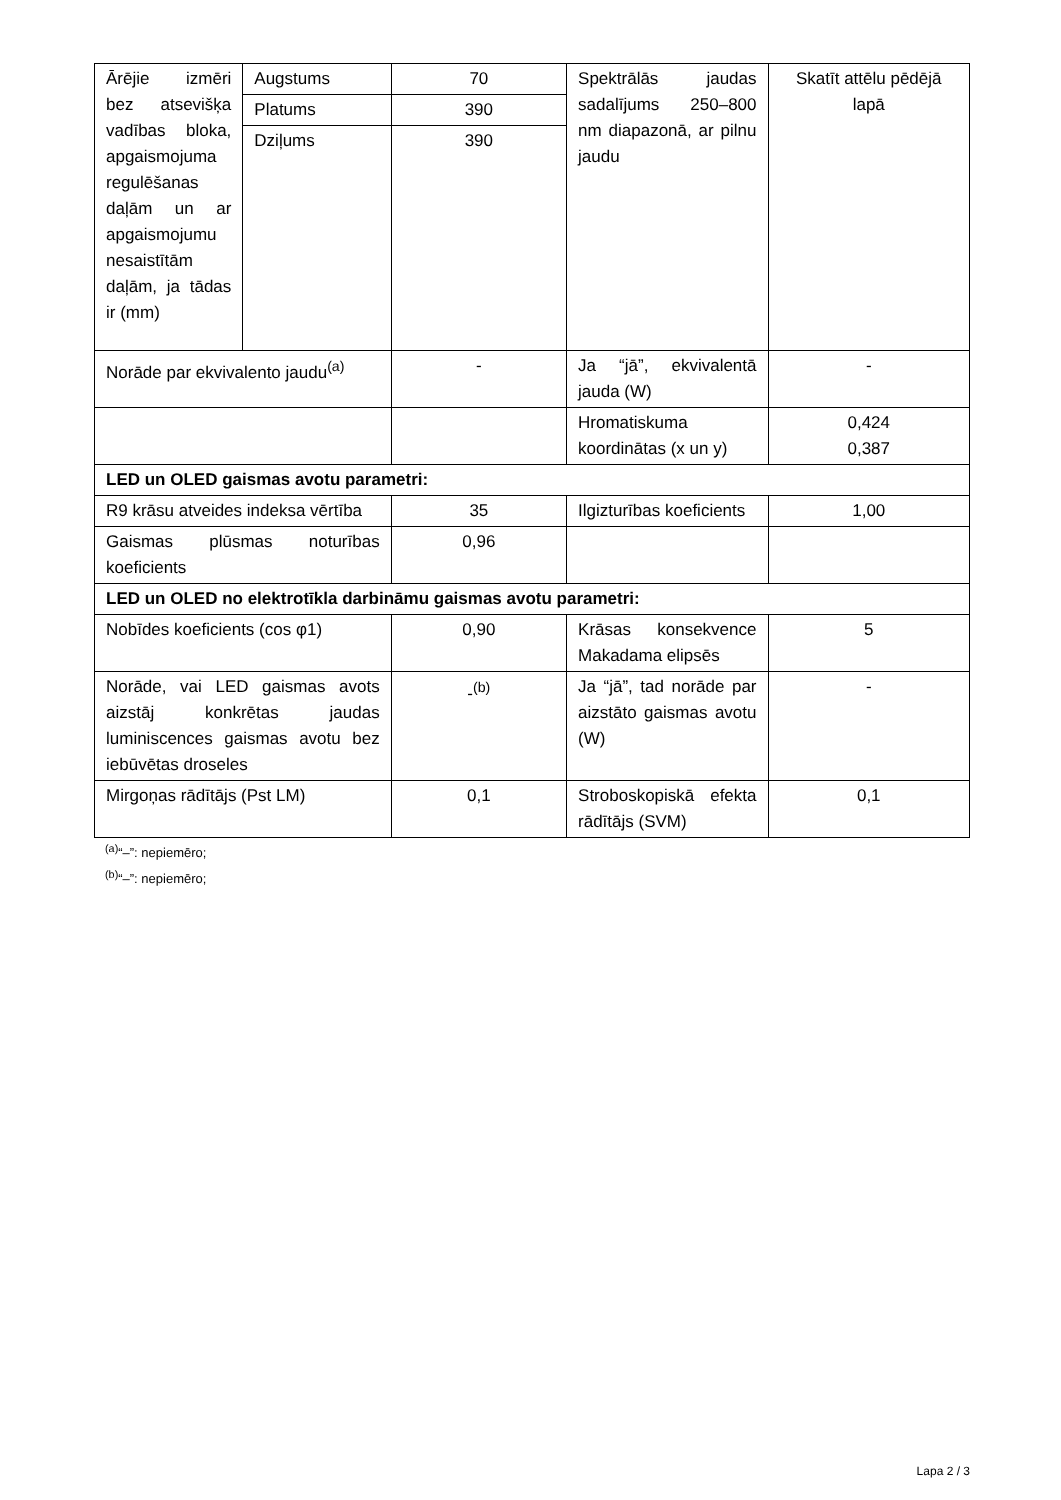| Ārējie izmēri bez atsevišķa vadības bloka, apgaismojuma regulēšanas daļām un ar apgaismojumu nesaistītām daļām, ja tādas ir (mm) | Augstums | 70 | Spektrālās jaudas sadalījums 250–800 nm diapazonā, ar pilnu jaudu | Skatīt attēlu pēdējā lapā |
| | Platums | 390 | | |
| | Dziļums | 390 | | |
| Norāde par ekvivalento jaudu<sup>(a)</sup> | | - | Ja “jā”, ekvivalentā jauda (W) | - |
| | | | Hromatiskuma koordinātas (x un y) | 0,424 0,387 |
| LED un OLED gaismas avotu parametri: | | | | |
| R9 krāsu atveides indeksa vērtība | | 35 | Ilgizturības koeficients | 1,00 |
| Gaismas plūsmas noturības koeficients | | 0,96 | | |
| LED un OLED no elektrotīkla darbināmu gaismas avotu parametri: | | | | |
| Nobīdes koeficients (cos φ1) | | 0,90 | Krāsas konsekvence Makadama elipsēs | 5 |
| Norāde, vai LED gaismas avots aizstāj konkrētas jaudas luminiscences gaismas avotu bez iebūvētas droseles | | -<sup>(b)</sup> | Ja “jā”, tad norāde par aizstāto gaismas avotu (W) | - |
| Mirgoņas rādītājs (Pst LM) | | 0,1 | Stroboskopiskā efekta rādītājs (SVM) | 0,1 |
<sup>(a)</sup> “–”: nepiemēro;
<sup>(b)</sup> “–”: nepiemēro;
Lapa 2 / 3